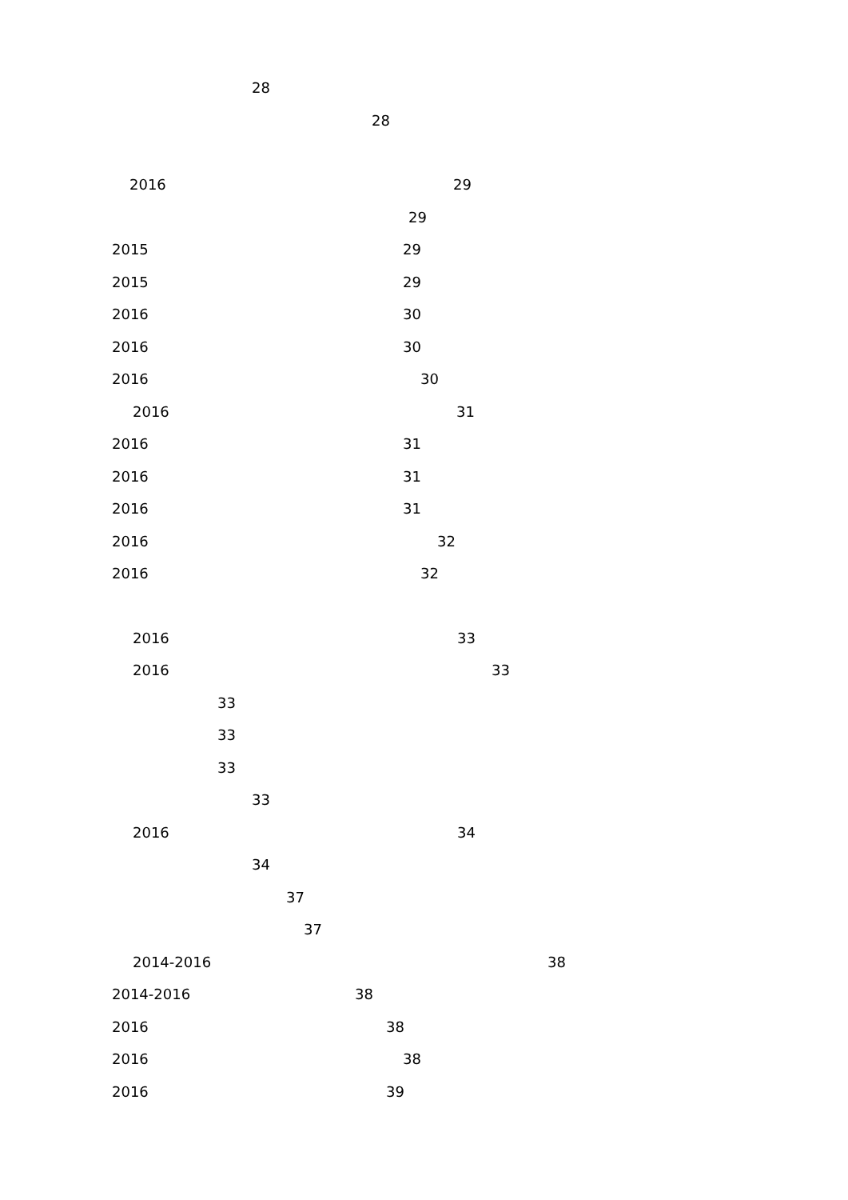28
28
2016 29
29
2015 29
2015 29
2016 30
2016 30
2016 30
2016 31
2016 31
2016 31
2016 31
2016 32
2016 32
2016 33
2016 33
33
33
33
33
2016 34
34
37
37
2014-2016 38
2014-2016 38
2016 38
2016 38
2016 39